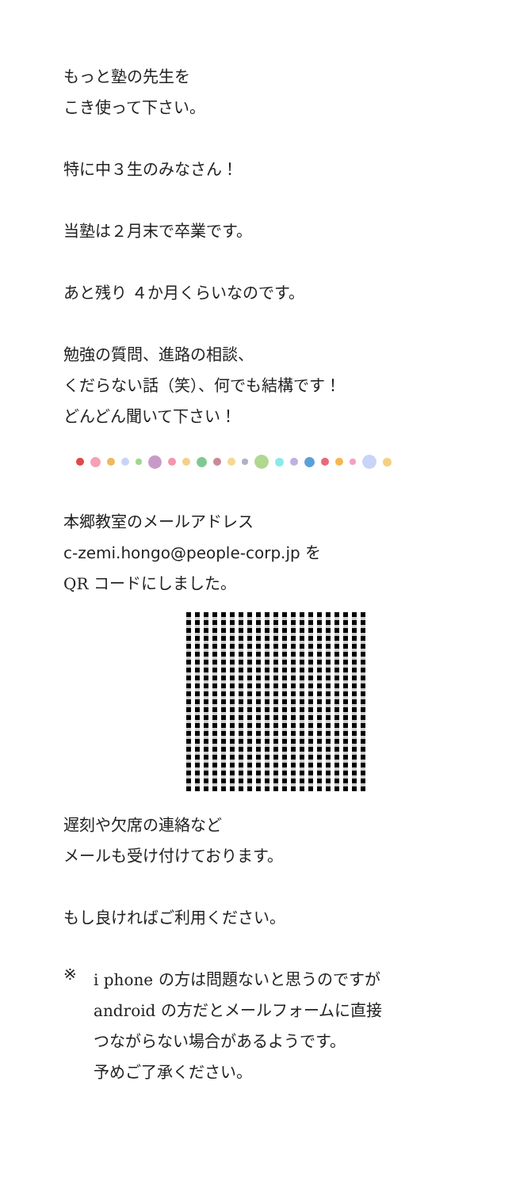もっと塾の先生を
こき使って下さい。
特に中３生のみなさん！
当塾は２月末で卒業です。
あと残り ４か月くらいなのです。
勉強の質問、進路の相談、
くだらない話（笑）、何でも結構です！
どんどん聞いて下さい！
本郷教室のメールアドレス
c-zemi.hongo@people-corp.jp を
QR コードにしました。
遅刻や欠席の連絡など
メールも受け付けております。
もし良ければご利用ください。
※
i phone の方は問題ないと思うのですが
android の方だとメールフォームに直接
つながらない場合があるようです。
予めご了承ください。